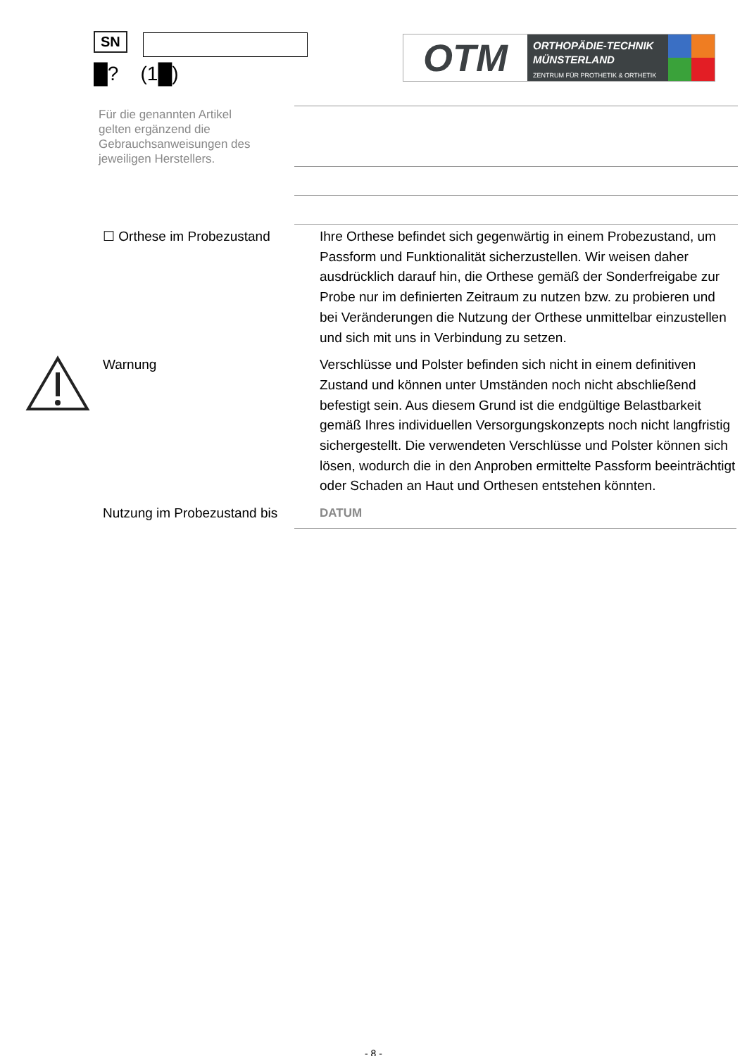SN
█? (1█)
OTM
ORTHOPÄDIE-TECHNIK
MÜNSTERLAND
ZENTRUM FÜR PROTHETIK & ORTHETIK
Für die genannten Artikel gelten ergänzend die Gebrauchsanweisungen des jeweiligen Herstellers.
☐ Orthese im Probezustand Ihre Orthese befindet sich gegenwärtig in einem Probezustand, um Passform und Funktionalität sicherzustellen. Wir weisen daher ausdrücklich darauf hin, die Orthese gemäß der Sonderfreigabe zur Probe nur im definierten Zeitraum zu nutzen bzw. zu probieren und bei Veränderungen die Nutzung der Orthese unmittelbar einzustellen und sich mit uns in Verbindung zu setzen.
Warnung Verschlüsse und Polster befinden sich nicht in einem definitiven Zustand und können unter Umständen noch nicht abschließend befestigt sein. Aus diesem Grund ist die endgültige Belastbarkeit gemäß Ihres individuellen Versorgungskonzepts noch nicht langfristig sichergestellt. Die verwendeten Verschlüsse und Polster können sich lösen, wodurch die in den Anproben ermittelte Passform beeinträchtigt oder Schaden an Haut und Orthesen entstehen könnten.
Nutzung im Probezustand bis DATUM
- 8 -